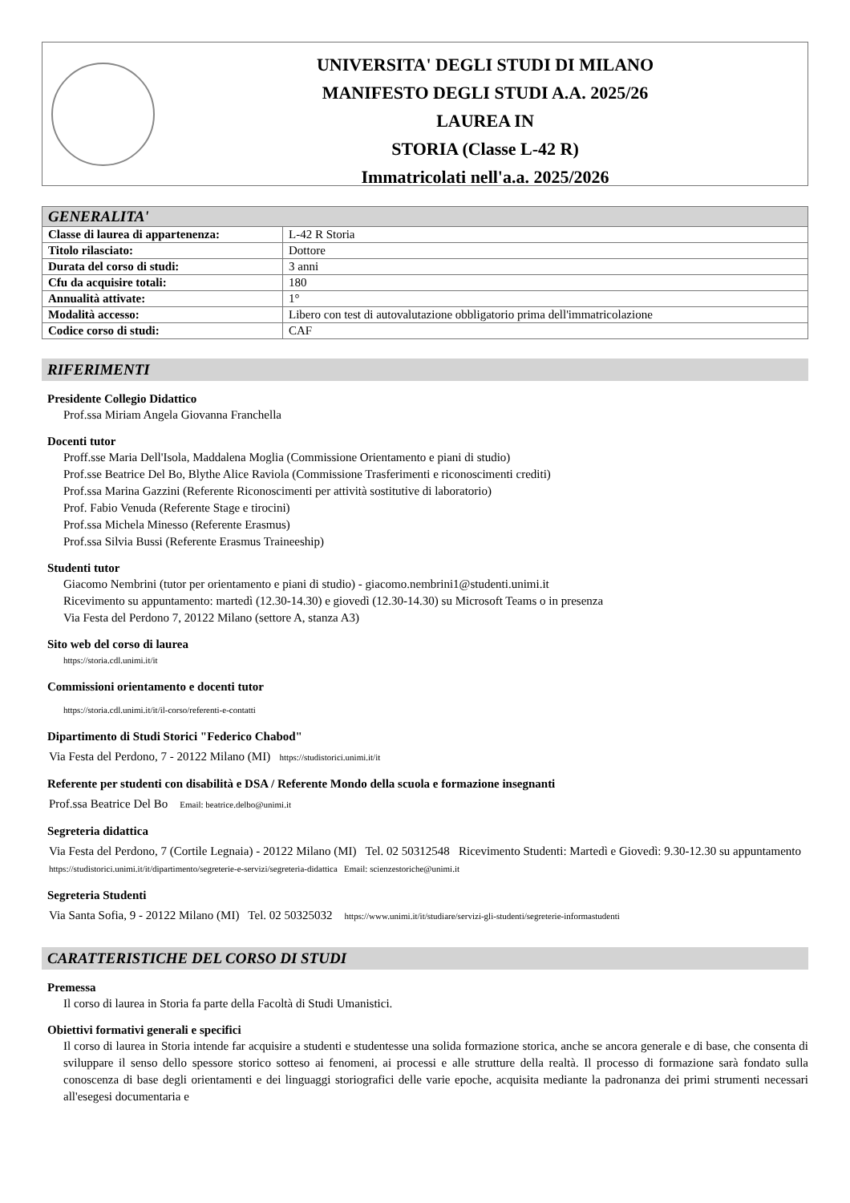UNIVERSITA' DEGLI STUDI DI MILANO
MANIFESTO DEGLI STUDI A.A. 2025/26
LAUREA IN
STORIA (Classe L-42 R)
Immatricolati nell'a.a. 2025/2026
| GENERALITA' | |
| --- | --- |
| Classe di laurea di appartenenza: | L-42 R Storia |
| Titolo rilasciato: | Dottore |
| Durata del corso di studi: | 3 anni |
| Cfu da acquisire totali: | 180 |
| Annualità attivate: | 1° |
| Modalità accesso: | Libero con test di autovalutazione obbligatorio prima dell'immatricolazione |
| Codice corso di studi: | CAF |
RIFERIMENTI
Presidente Collegio Didattico
Prof.ssa Miriam Angela Giovanna Franchella
Docenti tutor
Proff.sse Maria Dell'Isola, Maddalena Moglia (Commissione Orientamento e piani di studio)
Prof.sse Beatrice Del Bo, Blythe Alice Raviola (Commissione Trasferimenti e riconoscimenti crediti)
Prof.ssa Marina Gazzini (Referente Riconoscimenti per attività sostitutive di laboratorio)
Prof. Fabio Venuda (Referente Stage e tirocini)
Prof.ssa Michela Minesso (Referente Erasmus)
Prof.ssa Silvia Bussi (Referente Erasmus Traineeship)
Studenti tutor
Giacomo Nembrini (tutor per orientamento e piani di studio) - giacomo.nembrini1@studenti.unimi.it
Ricevimento su appuntamento: martedì (12.30-14.30) e giovedì (12.30-14.30) su Microsoft Teams o in presenza
Via Festa del Perdono 7, 20122 Milano (settore A, stanza A3)
Sito web del corso di laurea
https://storia.cdl.unimi.it/it
Commissioni orientamento e docenti tutor
https://storia.cdl.unimi.it/it/il-corso/referenti-e-contatti
Dipartimento di Studi Storici "Federico Chabod"
Via Festa del Perdono, 7 - 20122 Milano (MI) https://studistorici.unimi.it/it
Referente per studenti con disabilità e DSA / Referente Mondo della scuola e formazione insegnanti
Prof.ssa Beatrice Del Bo Email: beatrice.delbo@unimi.it
Segreteria didattica
Via Festa del Perdono, 7 (Cortile Legnaia) - 20122 Milano (MI) Tel. 02 50312548 Ricevimento Studenti: Martedì e Giovedì: 9.30-12.30 su appuntamento https://studistorici.unimi.it/it/dipartimento/segreterie-e-servizi/segreteria-didattica Email: scienzestoriche@unimi.it
Segreteria Studenti
Via Santa Sofia, 9 - 20122 Milano (MI) Tel. 02 50325032 https://www.unimi.it/it/studiare/servizi-gli-studenti/segreterie-informastudenti
CARATTERISTICHE DEL CORSO DI STUDI
Premessa
Il corso di laurea in Storia fa parte della Facoltà di Studi Umanistici.
Obiettivi formativi generali e specifici
Il corso di laurea in Storia intende far acquisire a studenti e studentesse una solida formazione storica, anche se ancora generale e di base, che consenta di sviluppare il senso dello spessore storico sotteso ai fenomeni, ai processi e alle strutture della realtà. Il processo di formazione sarà fondato sulla conoscenza di base degli orientamenti e dei linguaggi storiografici delle varie epoche, acquisita mediante la padronanza dei primi strumenti necessari all'esegesi documentaria e